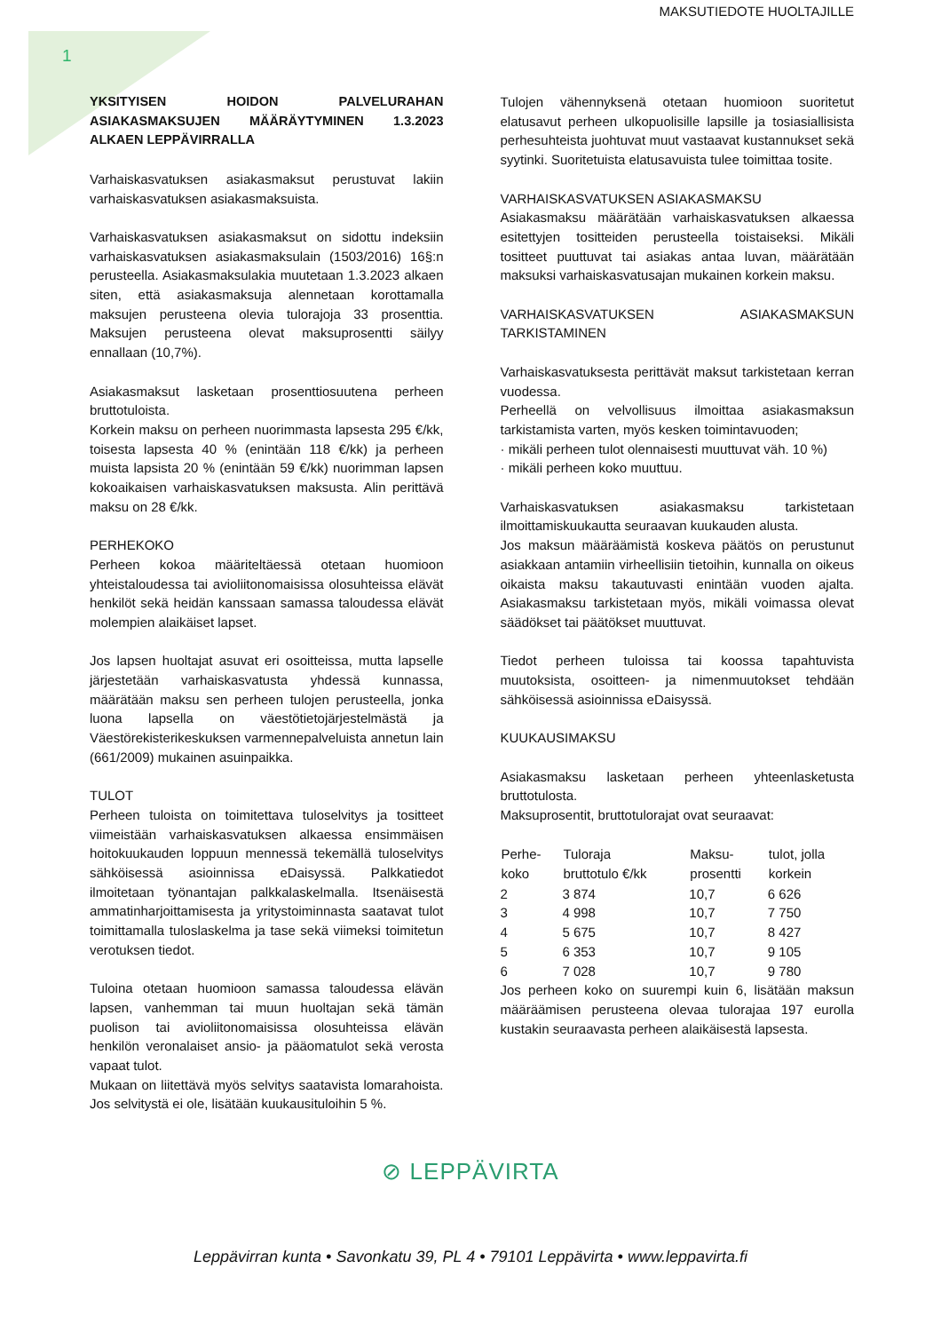MAKSUTIEDOTE HUOLTAJILLE
1
YKSITYISEN HOIDON PALVELURAHAN ASIAKASMAKSUJEN MÄÄRÄYTYMINEN 1.3.2023 ALKAEN LEPPÄVIRRALLA
Varhaiskasvatuksen asiakasmaksut perustuvat lakiin varhaiskasvatuksen asiakasmaksuista.
Varhaiskasvatuksen asiakasmaksut on sidottu indeksiin varhaiskasvatuksen asiakasmaksulain (1503/2016) 16§:n perusteella. Asiakasmaksulakia muutetaan 1.3.2023 alkaen siten, että asiakasmaksuja alennetaan korottamalla maksujen perusteena olevia tulorajoja 33 prosenttia. Maksujen perusteena olevat maksuprosentti säilyy ennallaan (10,7%).
Asiakasmaksut lasketaan prosenttiosuutena perheen bruttotuloista.
Korkein maksu on perheen nuorimmasta lapsesta 295 €/kk, toisesta lapsesta 40 % (enintään 118 €/kk) ja perheen muista lapsista 20 % (enintään 59 €/kk) nuorimman lapsen kokoaikaisen varhaiskasvatuksen maksusta. Alin perittävä maksu on 28 €/kk.
PERHEKOKO
Perheen kokoa määriteltäessä otetaan huomioon yhteistaloudessa tai avioliitonomaisissa olosuhteissa elävät henkilöt sekä heidän kanssaan samassa taloudessa elävät molempien alaikäiset lapset.
Jos lapsen huoltajat asuvat eri osoitteissa, mutta lapselle järjestetään varhaiskasvatusta yhdessä kunnassa, määrätään maksu sen perheen tulojen perusteella, jonka luona lapsella on väestötietojärjestelmästä ja Väestörekisterikeskuksen varmennepalveluista annetun lain (661/2009) mukainen asuinpaikka.
TULOT
Perheen tuloista on toimitettava tuloselvitys ja tositteet viimeistään varhaiskasvatuksen alkaessa ensimmäisen hoitokuukauden loppuun mennessä tekemällä tuloselvitys sähköisessä asioinnissa eDaisyssä. Palkkatiedot ilmoitetaan työnantajan palkkalaskelmalla. Itsenäisestä ammatinharjoittamisesta ja yritystoiminnasta saatavat tulot toimittamalla tuloslaskelma ja tase sekä viimeksi toimitetun verotuksen tiedot.
Tuloina otetaan huomioon samassa taloudessa elävän lapsen, vanhemman tai muun huoltajan sekä tämän puolison tai avioliitonomaisissa olosuhteissa elävän henkilön veronalaiset ansio- ja pääomatulot sekä verosta vapaat tulot.
Mukaan on liitettävä myös selvitys saatavista lomarahoista. Jos selvitystä ei ole, lisätään kuukausituloihin 5 %.
Tulojen vähennyksenä otetaan huomioon suoritetut elatusavut perheen ulkopuolisille lapsille ja tosiasiallisista perhesuhteista juohtuvat muut vastaavat kustannukset sekä syytinki. Suoritetuista elatusavuista tulee toimittaa tosite.
VARHAISKASVATUKSEN ASIAKASMAKSU
Asiakasmaksu määrätään varhaiskasvatuksen alkaessa esitettyjen tositteiden perusteella toistaiseksi. Mikäli tositteet puuttuvat tai asiakas antaa luvan, määrätään maksuksi varhaiskasvatusajan mukainen korkein maksu.
VARHAISKASVATUKSEN ASIAKASMAKSUN TARKISTAMINEN
Varhaiskasvatuksesta perittävät maksut tarkistetaan kerran vuodessa.
Perheellä on velvollisuus ilmoittaa asiakasmaksun tarkistamista varten, myös kesken toimintavuoden;
· mikäli perheen tulot olennaisesti muuttuvat väh. 10 %)
· mikäli perheen koko muuttuu.
Varhaiskasvatuksen asiakasmaksu tarkistetaan ilmoittamiskuukautta seuraavan kuukauden alusta.
Jos maksun määräämistä koskeva päätös on perustunut asiakkaan antamiin virheellisiin tietoihin, kunnalla on oikeus oikaista maksu takautuvasti enintään vuoden ajalta. Asiakasmaksu tarkistetaan myös, mikäli voimassa olevat säädökset tai päätökset muuttuvat.
Tiedot perheen tuloissa tai koossa tapahtuvista muutoksista, osoitteen- ja nimenmuutokset tehdään sähköisessä asioinnissa eDaisyssä.
KUUKAUSIMAKSU
Asiakasmaksu lasketaan perheen yhteenlasketusta bruttotulosta.
Maksuprosentit, bruttotulorajat ovat seuraavat:
| Perhe- koko | Tuloraja bruttotulo €/kk | Maksu- prosentti | tulot, jolla korkein |
| --- | --- | --- | --- |
| 2 | 3 874 | 10,7 | 6 626 |
| 3 | 4 998 | 10,7 | 7 750 |
| 4 | 5 675 | 10,7 | 8 427 |
| 5 | 6 353 | 10,7 | 9 105 |
| 6 | 7 028 | 10,7 | 9 780 |
Jos perheen koko on suurempi kuin 6, lisätään maksun määräämisen perusteena olevaa tulorajaa 197 eurolla kustakin seuraavasta perheen alaikäisestä lapsesta.
⊘ LEPPÄVIRTA
Leppävirran kunta • Savonkatu 39, PL 4 • 79101 Leppävirta • www.leppavirta.fi